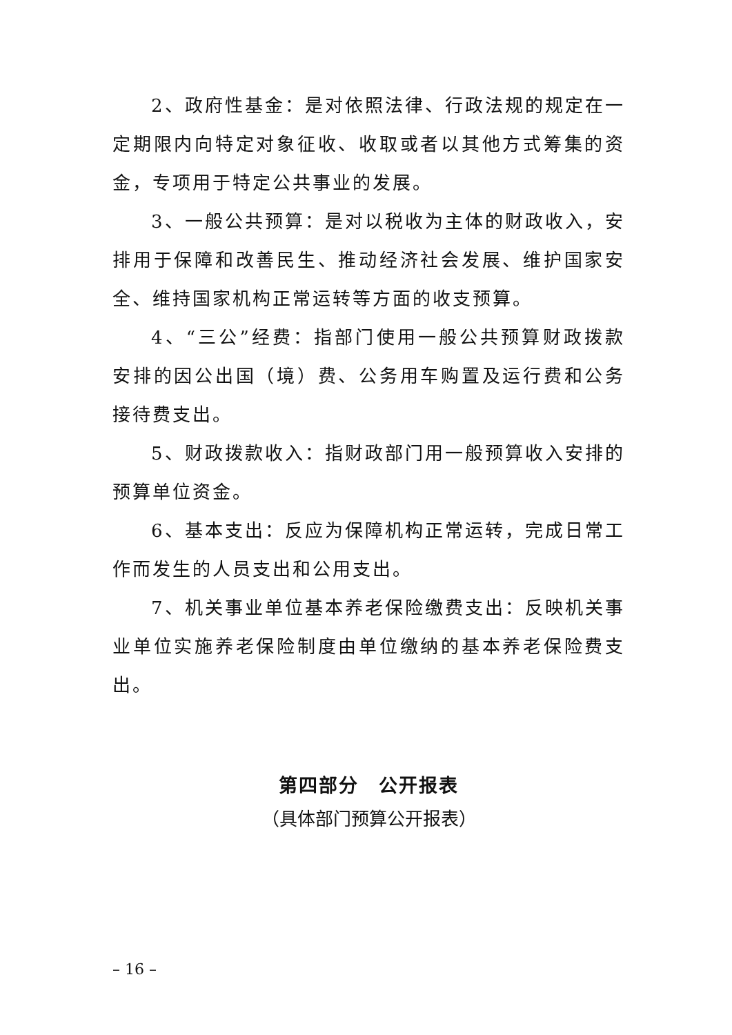2、政府性基金：是对依照法律、行政法规的规定在一定期限内向特定对象征收、收取或者以其他方式筹集的资金，专项用于特定公共事业的发展。
3、一般公共预算：是对以税收为主体的财政收入，安排用于保障和改善民生、推动经济社会发展、维护国家安全、维持国家机构正常运转等方面的收支预算。
4、“三公”经费：指部门使用一般公共预算财政拨款安排的因公出国（境）费、公务用车购置及运行费和公务接待费支出。
5、财政拨款收入：指财政部门用一般预算收入安排的预算单位资金。
6、基本支出：反应为保障机构正常运转，完成日常工作而发生的人员支出和公用支出。
7、机关事业单位基本养老保险缴费支出：反映机关事业单位实施养老保险制度由单位缴纳的基本养老保险费支出。
第四部分　公开报表
（具体部门预算公开报表）
– 16 –